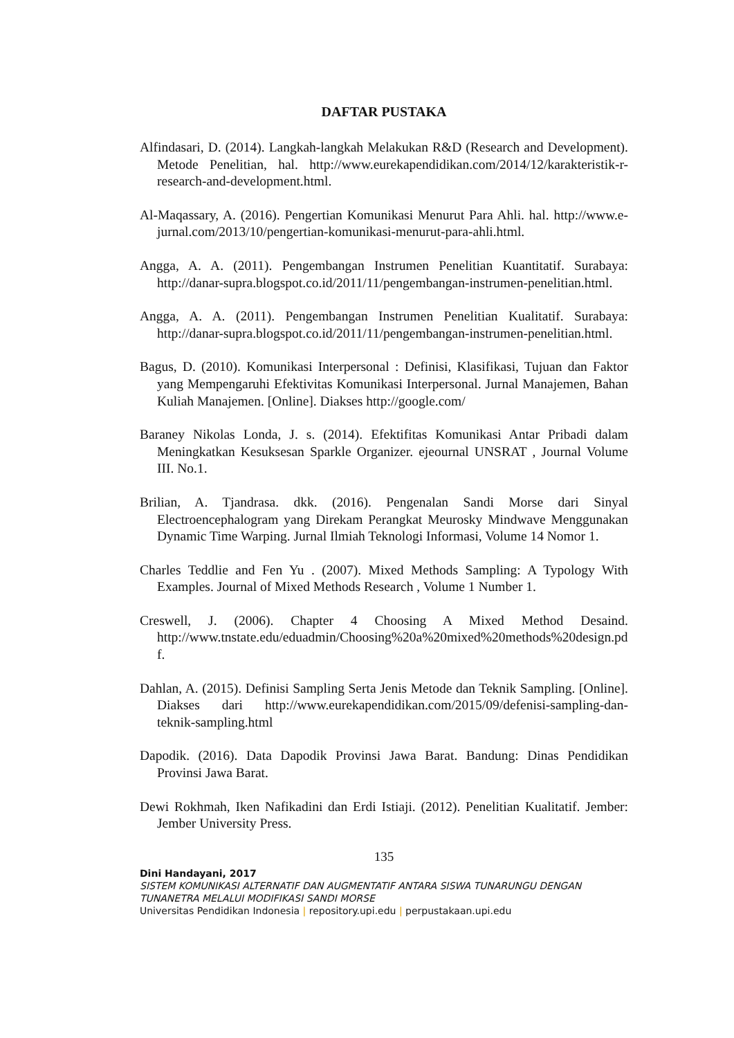DAFTAR PUSTAKA
Alfindasari, D. (2014). Langkah-langkah Melakukan R&D (Research and Development). Metode Penelitian, hal. http://www.eurekapendidikan.com/2014/12/karakteristik-r-research-and-development.html.
Al-Maqassary, A. (2016). Pengertian Komunikasi Menurut Para Ahli. hal. http://www.e-jurnal.com/2013/10/pengertian-komunikasi-menurut-para-ahli.html.
Angga, A. A. (2011). Pengembangan Instrumen Penelitian Kuantitatif. Surabaya: http://danar-supra.blogspot.co.id/2011/11/pengembangan-instrumen-penelitian.html.
Angga, A. A. (2011). Pengembangan Instrumen Penelitian Kualitatif. Surabaya: http://danar-supra.blogspot.co.id/2011/11/pengembangan-instrumen-penelitian.html.
Bagus, D. (2010). Komunikasi Interpersonal : Definisi, Klasifikasi, Tujuan dan Faktor yang Mempengaruhi Efektivitas Komunikasi Interpersonal. Jurnal Manajemen, Bahan Kuliah Manajemen. [Online]. Diakses http://google.com/
Baraney Nikolas Londa, J. s. (2014). Efektifitas Komunikasi Antar Pribadi dalam Meningkatkan Kesuksesan Sparkle Organizer. ejeournal UNSRAT , Journal Volume III. No.1.
Brilian, A. Tjandrasa. dkk. (2016). Pengenalan Sandi Morse dari Sinyal Electroencephalogram yang Direkam Perangkat Meurosky Mindwave Menggunakan Dynamic Time Warping. Jurnal Ilmiah Teknologi Informasi, Volume 14 Nomor 1.
Charles Teddlie and Fen Yu . (2007). Mixed Methods Sampling: A Typology With Examples. Journal of Mixed Methods Research , Volume 1 Number 1.
Creswell, J. (2006). Chapter 4 Choosing A Mixed Method Desaind. http://www.tnstate.edu/eduadmin/Choosing%20a%20mixed%20methods%20design.pdf.
Dahlan, A. (2015). Definisi Sampling Serta Jenis Metode dan Teknik Sampling. [Online]. Diakses dari http://www.eurekapendidikan.com/2015/09/defenisi-sampling-dan-teknik-sampling.html
Dapodik. (2016). Data Dapodik Provinsi Jawa Barat. Bandung: Dinas Pendidikan Provinsi Jawa Barat.
Dewi Rokhmah, Iken Nafikadini dan Erdi Istiaji. (2012). Penelitian Kualitatif. Jember: Jember University Press.
135
Dini Handayani, 2017
SISTEM KOMUNIKASI ALTERNATIF DAN AUGMENTATIF ANTARA SISWA TUNARUNGU DENGAN TUNANETRA MELALUI MODIFIKASI SANDI MORSE
Universitas Pendidikan Indonesia | repository.upi.edu | perpustakaan.upi.edu